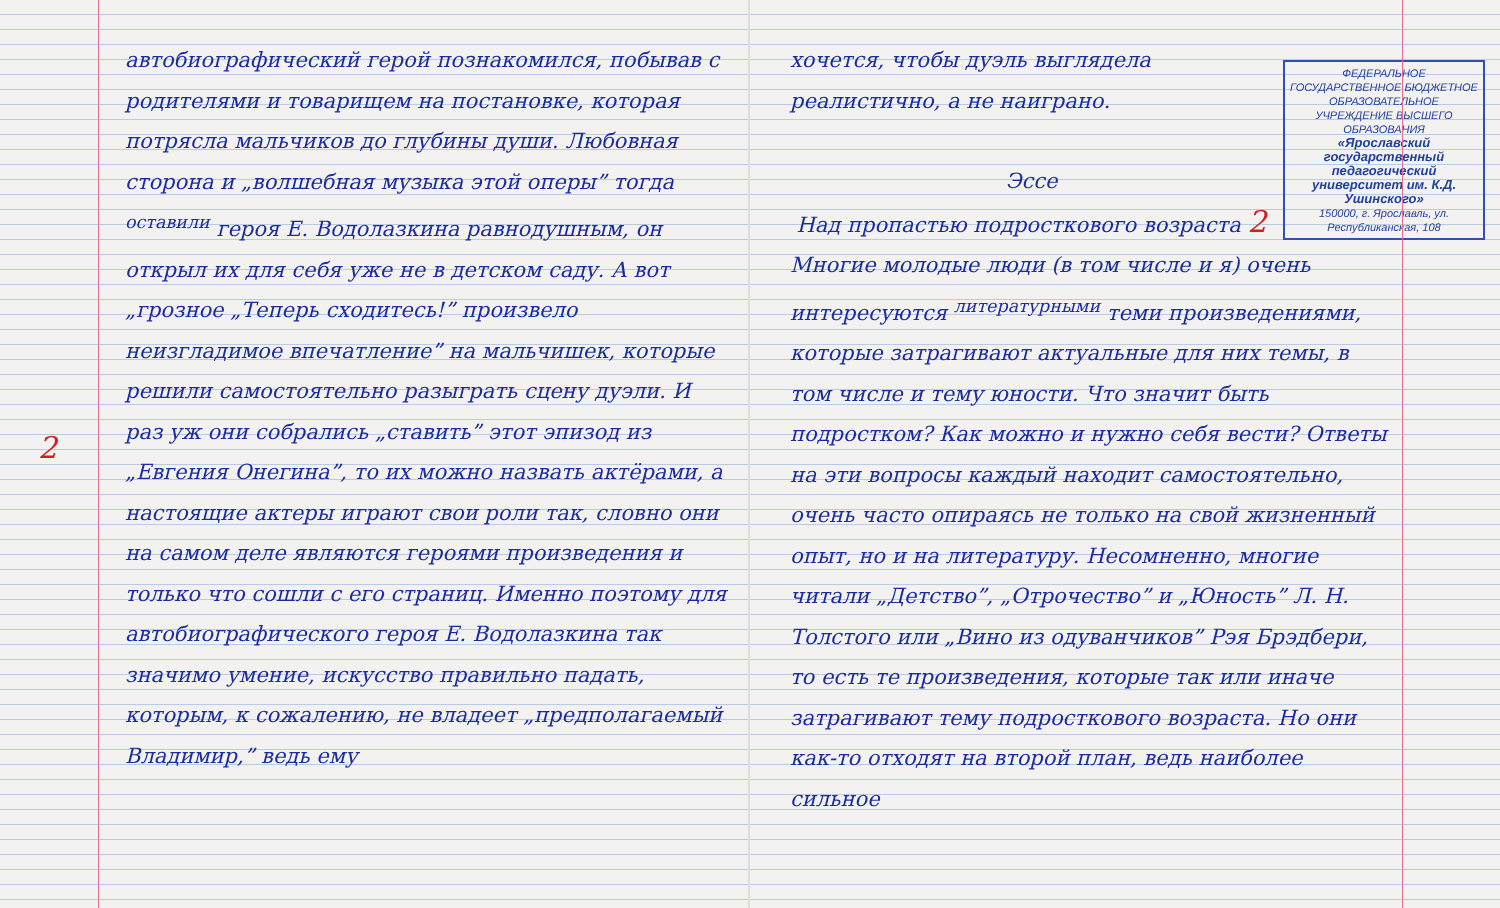автобиографический герой познакомился, побывав с родителями и товарищем на постановке, которая потрясла мальчиков до глубины души. Любовная сторона и „волшебная музыка этой оперы” тогда <sup>оставили</sup> героя Е. Водолазкина равнодушным, он открыл их для себя уже не в детском саду. А вот „грозное „Теперь сходитесь!” произвело неизгладимое впечатление” на мальчишек, которые решили самостоятельно разыграть сцену дуэли. И раз уж они собрались „ставить” этот эпизод из „Евгения Онегина”, то их можно назвать актёрами, а настоящие актеры играют свои роли так, словно они на самом деле являются героями произведения и только что сошли с его страниц. Именно поэтому для автобиографического героя Е. Водолазкина так значимо умение, искусство правильно падать, которым, к сожалению, не владеет „предполагаемый Владимир,” ведь ему
2
ФЕДЕРАЛЬНОЕ ГОСУДАРСТВЕННОЕ БЮДЖЕТНОЕ ОБРАЗОВАТЕЛЬНОЕ УЧРЕЖДЕНИЕ ВЫСШЕГО ОБРАЗОВАНИЯ
«Ярославский государственный педагогический университет им. К.Д. Ушинского»
150000, г. Ярославль, ул. Республиканская, 108
хочется, чтобы дуэль выглядела реалистично, а не наиграно.
Эссе
Над пропастью подросткового возраста 2
Многие молодые люди (в том числе и я) очень интересуются <sup>литературными</sup> теми произведениями, которые затрагивают актуальные для них темы, в том числе и тему юности. Что значит быть подростком? Как можно и нужно себя вести? Ответы на эти вопросы каждый находит самостоятельно, очень часто опираясь не только на свой жизненный опыт, но и на литературу. Несомненно, многие читали „Детство”, „Отрочество” и „Юность” Л. Н. Толстого или „Вино из одуванчиков” Рэя Брэдбери, то есть те произведения, которые так или иначе затрагивают тему подросткового возраста. Но они как-то отходят на второй план, ведь наиболее сильное